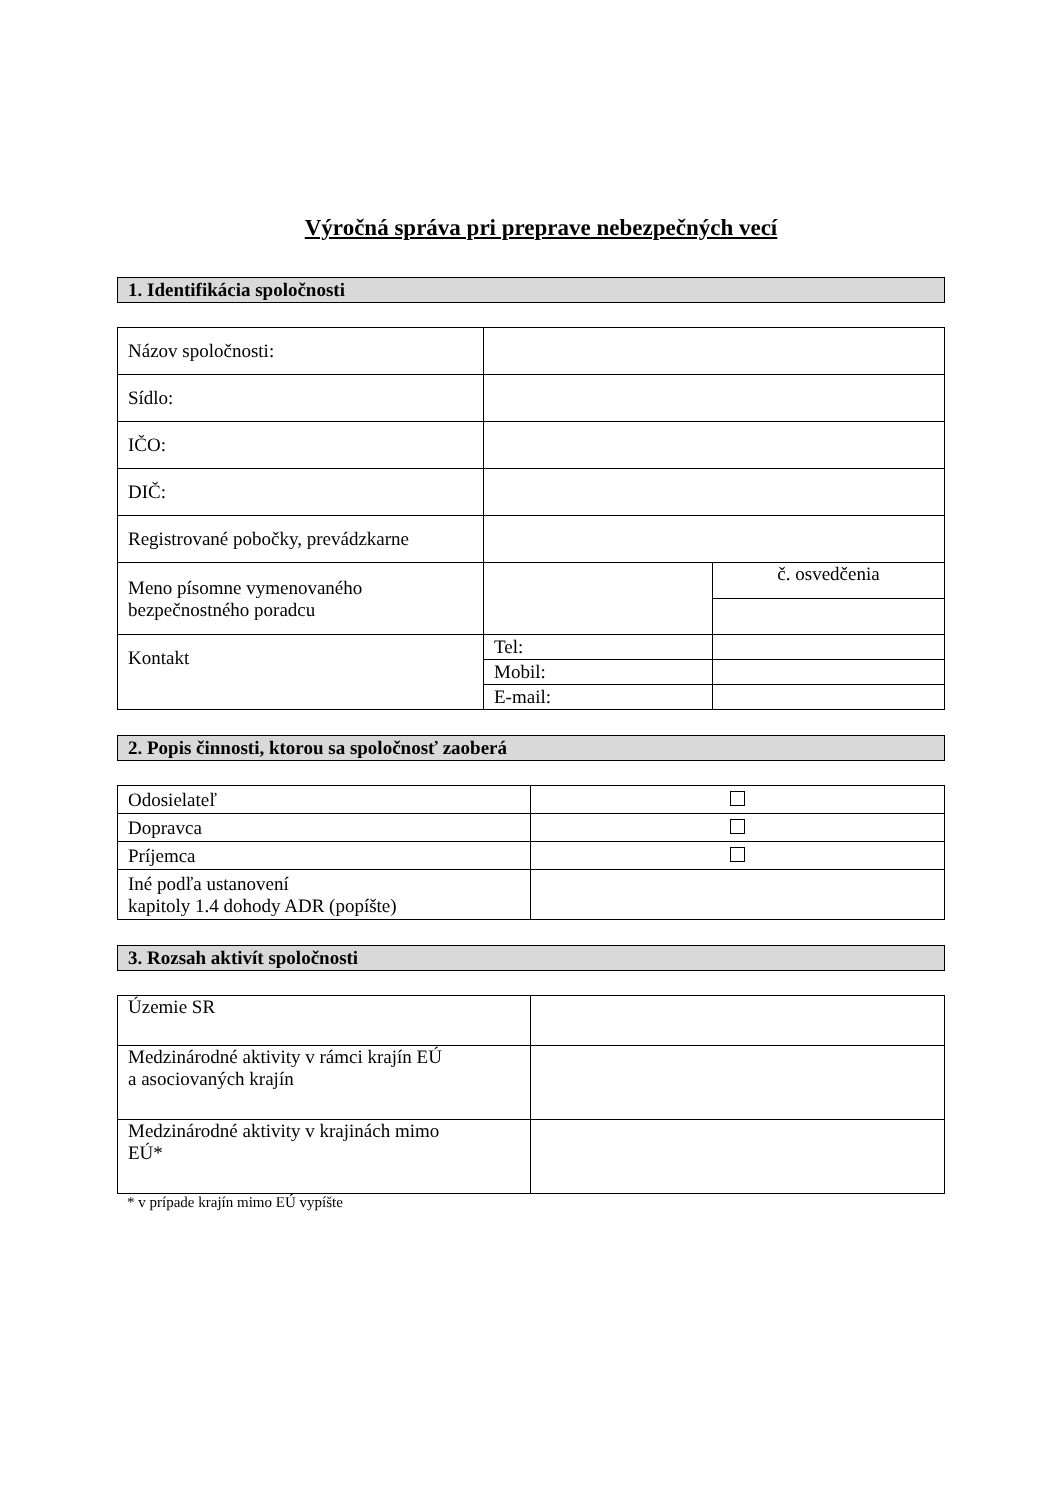Výročná správa pri preprave nebezpečných vecí
1. Identifikácia spoločnosti
| Názov spoločnosti: | | |
| Sídlo: | | |
| IČO: | | |
| DIČ: | | |
| Registrované pobočky, prevádzkarne | | |
| Meno písomne vymenovaného bezpečnostného poradcu | | č. osvedčenia |
| Kontakt | Tel: | |
| | Mobil: | |
| | E-mail: | |
2. Popis činnosti, ktorou sa spoločnosť zaoberá
| Odosielateľ | |
| Dopravca | |
| Príjemca | |
| Iné podľa ustanovení kapitoly 1.4 dohody ADR (popíšte) | |
3. Rozsah aktivít spoločnosti
| Územie SR | |
| Medzinárodné aktivity v rámci krajín EÚ a asociovaných krajín | |
| Medzinárodné aktivity v krajinách mimo EÚ* | |
* v prípade krajín mimo EÚ vypíšte